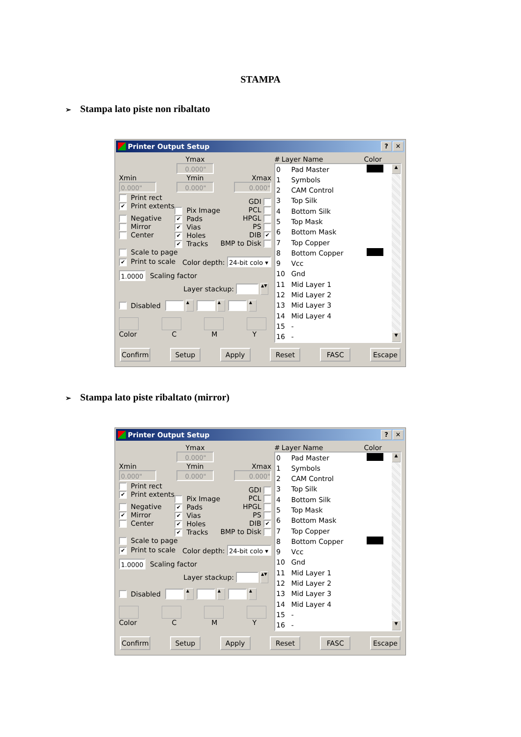STAMPA
➢ Stampa lato piste non ribaltato
Printer Output Setup
? ✕
Xmin
0.000"
Ymax
0.000"
Ymin
0.000"
Xmax
0.000"
Print rect
✔ Print extents
Negative
Mirror
Center
Pix Image
✔ Pads
✔ Vias
✔ Holes
✔ Tracks
GDI
PCL
HPGL
PS
DIB ✔
BMP to Disk
Scale to page
✔ Print to scale Color depth: 24-bit colo ▾
1.0000 Scaling factor
Layer stackup: ▲▼
Disabled ▲ ▲ ▲
Color C M Y
# Layer Name Color
| 0 | Pad Master | |
| 1 | Symbols | |
| 2 | CAM Control | |
| 3 | Top Silk | |
| 4 | Bottom Silk | |
| 5 | Top Mask | |
| 6 | Bottom Mask | |
| 7 | Top Copper | |
| 8 | Bottom Copper | |
| 9 | Vcc | |
| 10 | Gnd | |
| 11 | Mid Layer 1 | |
| 12 | Mid Layer 2 | |
| 13 | Mid Layer 3 | |
| 14 | Mid Layer 4 | |
| 15 | - | |
| 16 | - | |
▲
▼
Confirm Setup Apply Reset FASC Escape
➢ Stampa lato piste ribaltato (mirror)
Printer Output Setup
? ✕
Xmin
0.000"
Ymax
0.000"
Ymin
0.000"
Xmax
0.000"
Print rect
✔ Print extents
Negative
✔ Mirror
Center
Pix Image
✔ Pads
✔ Vias
✔ Holes
✔ Tracks
GDI
PCL
HPGL
PS
DIB ✔
BMP to Disk
Scale to page
✔ Print to scale Color depth: 24-bit colo ▾
1.0000 Scaling factor
Layer stackup: ▲▼
Disabled ▲ ▲ ▲
Color C M Y
# Layer Name Color
| 0 | Pad Master | |
| 1 | Symbols | |
| 2 | CAM Control | |
| 3 | Top Silk | |
| 4 | Bottom Silk | |
| 5 | Top Mask | |
| 6 | Bottom Mask | |
| 7 | Top Copper | |
| 8 | Bottom Copper | |
| 9 | Vcc | |
| 10 | Gnd | |
| 11 | Mid Layer 1 | |
| 12 | Mid Layer 2 | |
| 13 | Mid Layer 3 | |
| 14 | Mid Layer 4 | |
| 15 | - | |
| 16 | - | |
▲
▼
Confirm Setup Apply Reset FASC Escape